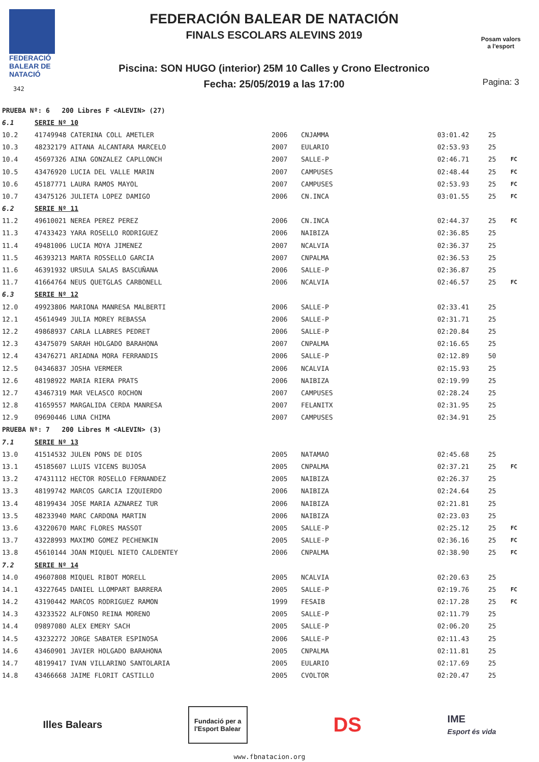FEDERACIÓ
BALEAR DE
NATACIÓ
342
FEDERACIÓN BALEAR DE NATACIÓN
FINALS ESCOLARS ALEVINS 2019
Piscina: SON HUGO (interior) 25M 10 Calles y Crono Electronico
Fecha: 25/05/2019 a las 17:00
Posam valors
a l'esport
Pagina: 3
| PRUEBA Nº: 6 200 Libres F <ALEVIN> (27) | | | | | | |
| 6.1 | SERIE Nº 10 | | | | | |
| 10.2 | 41749948 CATERINA COLL AMETLER | 2006 | CNJAMMA | 03:01.42 | 25 | |
| 10.3 | 48232179 AITANA ALCANTARA MARCELO | 2007 | EULARIO | 02:53.93 | 25 | |
| 10.4 | 45697326 AINA GONZALEZ CAPLLONCH | 2007 | SALLE-P | 02:46.71 | 25 | FC |
| 10.5 | 43476920 LUCIA DEL VALLE MARIN | 2007 | CAMPUSES | 02:48.44 | 25 | FC |
| 10.6 | 45187771 LAURA RAMOS MAYOL | 2007 | CAMPUSES | 02:53.93 | 25 | FC |
| 10.7 | 43475126 JULIETA LOPEZ DAMIGO | 2006 | CN.INCA | 03:01.55 | 25 | FC |
| 6.2 | SERIE Nº 11 | | | | | |
| 11.2 | 49610021 NEREA PEREZ PEREZ | 2006 | CN.INCA | 02:44.37 | 25 | FC |
| 11.3 | 47433423 YARA ROSELLO RODRIGUEZ | 2006 | NAIBIZA | 02:36.85 | 25 | |
| 11.4 | 49481006 LUCIA MOYA JIMENEZ | 2007 | NCALVIA | 02:36.37 | 25 | |
| 11.5 | 46393213 MARTA ROSSELLO GARCIA | 2007 | CNPALMA | 02:36.53 | 25 | |
| 11.6 | 46391932 URSULA SALAS BASCUÑANA | 2006 | SALLE-P | 02:36.87 | 25 | |
| 11.7 | 41664764 NEUS QUETGLAS CARBONELL | 2006 | NCALVIA | 02:46.57 | 25 | FC |
| 6.3 | SERIE Nº 12 | | | | | |
| 12.0 | 49923806 MARIONA MANRESA MALBERTI | 2006 | SALLE-P | 02:33.41 | 25 | |
| 12.1 | 45614949 JULIA MOREY REBASSA | 2006 | SALLE-P | 02:31.71 | 25 | |
| 12.2 | 49868937 CARLA LLABRES PEDRET | 2006 | SALLE-P | 02:20.84 | 25 | |
| 12.3 | 43475079 SARAH HOLGADO BARAHONA | 2007 | CNPALMA | 02:16.65 | 25 | |
| 12.4 | 43476271 ARIADNA MORA FERRANDIS | 2006 | SALLE-P | 02:12.89 | 50 | |
| 12.5 | 04346837 JOSHA VERMEER | 2006 | NCALVIA | 02:15.93 | 25 | |
| 12.6 | 48198922 MARIA RIERA PRATS | 2006 | NAIBIZA | 02:19.99 | 25 | |
| 12.7 | 43467319 MAR VELASCO ROCHON | 2007 | CAMPUSES | 02:28.24 | 25 | |
| 12.8 | 41659557 MARGALIDA CERDA MANRESA | 2007 | FELANITX | 02:31.95 | 25 | |
| 12.9 | 09690446 LUNA CHIMA | 2007 | CAMPUSES | 02:34.91 | 25 | |
| PRUEBA Nº: 7 200 Libres M <ALEVIN> (3) | | | | | | |
| 7.1 | SERIE Nº 13 | | | | | |
| 13.0 | 41514532 JULEN PONS DE DIOS | 2005 | NATAMAO | 02:45.68 | 25 | |
| 13.1 | 45185607 LLUIS VICENS BUJOSA | 2005 | CNPALMA | 02:37.21 | 25 | FC |
| 13.2 | 47431112 HECTOR ROSELLO FERNANDEZ | 2005 | NAIBIZA | 02:26.37 | 25 | |
| 13.3 | 48199742 MARCOS GARCIA IZQUIERDO | 2006 | NAIBIZA | 02:24.64 | 25 | |
| 13.4 | 48199434 JOSE MARIA AZNAREZ TUR | 2006 | NAIBIZA | 02:21.81 | 25 | |
| 13.5 | 48233940 MARC CARDONA MARTIN | 2006 | NAIBIZA | 02:23.03 | 25 | |
| 13.6 | 43220670 MARC FLORES MASSOT | 2005 | SALLE-P | 02:25.12 | 25 | FC |
| 13.7 | 43228993 MAXIMO GOMEZ PECHENKIN | 2005 | SALLE-P | 02:36.16 | 25 | FC |
| 13.8 | 45610144 JOAN MIQUEL NIETO CALDENTEY | 2006 | CNPALMA | 02:38.90 | 25 | FC |
| 7.2 | SERIE Nº 14 | | | | | |
| 14.0 | 49607808 MIQUEL RIBOT MORELL | 2005 | NCALVIA | 02:20.63 | 25 | |
| 14.1 | 43227645 DANIEL LLOMPART BARRERA | 2005 | SALLE-P | 02:19.76 | 25 | FC |
| 14.2 | 43190442 MARCOS RODRIGUEZ RAMON | 1999 | FESAIB | 02:17.28 | 25 | FC |
| 14.3 | 43233522 ALFONSO REINA MORENO | 2005 | SALLE-P | 02:11.79 | 25 | |
| 14.4 | 09897080 ALEX EMERY SACH | 2005 | SALLE-P | 02:06.20 | 25 | |
| 14.5 | 43232272 JORGE SABATER ESPINOSA | 2006 | SALLE-P | 02:11.43 | 25 | |
| 14.6 | 43460901 JAVIER HOLGADO BARAHONA | 2005 | CNPALMA | 02:11.81 | 25 | |
| 14.7 | 48199417 IVAN VILLARINO SANTOLARIA | 2005 | EULARIO | 02:17.69 | 25 | |
| 14.8 | 43466668 JAIME FLORIT CASTILLO | 2005 | CVOLTOR | 02:20.47 | 25 | |
Illes Balears
Fundació per a
l'Esport Balear
DS
IME
Esport és vida
www.fbnatacion.org